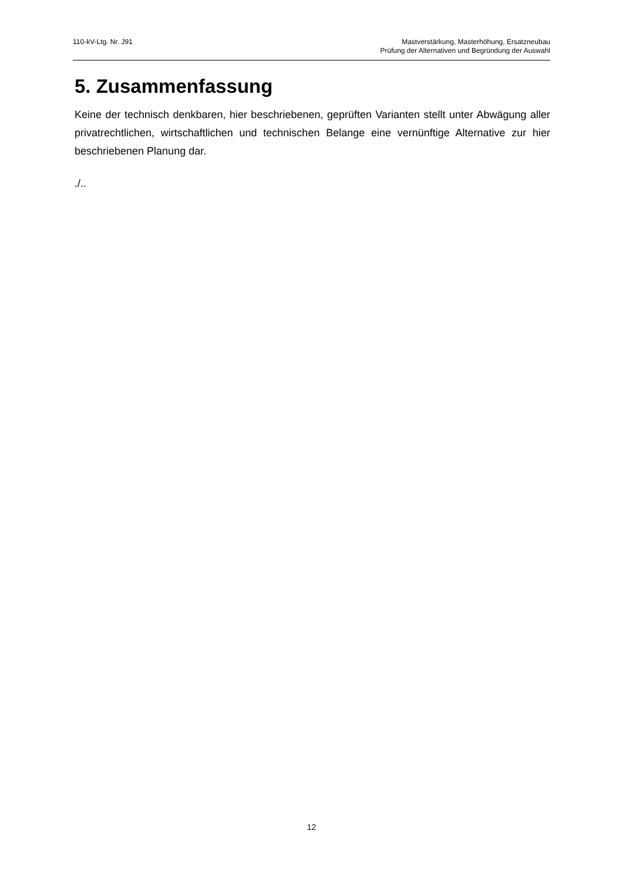110-kV-Ltg. Nr. J91 Mastverstärkung, Masterhöhung, Ersatzneubau
Prüfung der Alternativen und Begründung der Auswahl
5. Zusammenfassung
Keine der technisch denkbaren, hier beschriebenen, geprüften Varianten stellt unter Abwägung aller privatrechtlichen, wirtschaftlichen und technischen Belange eine vernünftige Alternative zur hier beschriebenen Planung dar.
./..
12